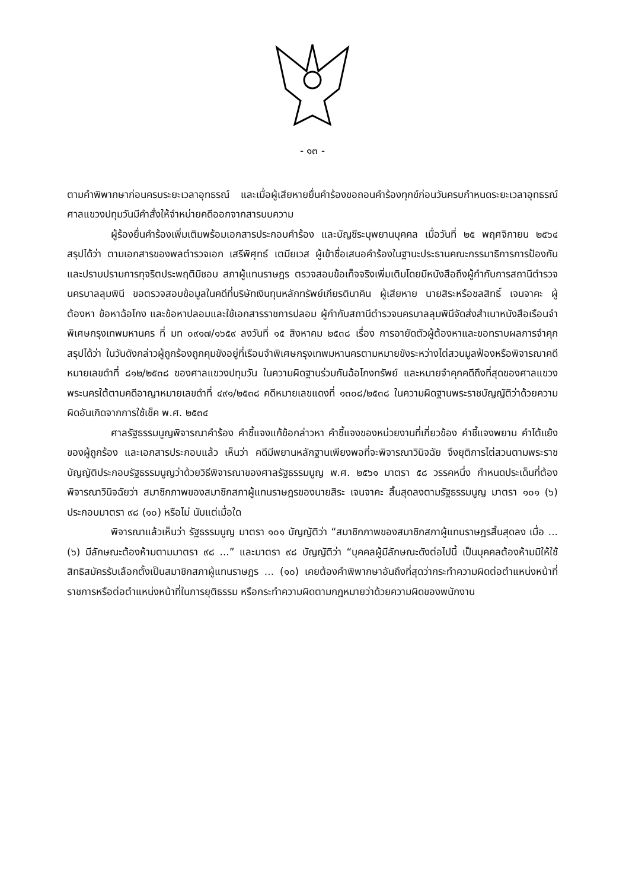- ๑๓ -
ตามคำพิพากษาก่อนครบระยะเวลาอุทธรณ์ และเมื่อผู้เสียหายยื่นคำร้องขอถอนคำร้องทุกข์ก่อนวันครบกำหนดระยะเวลาอุทธรณ์ ศาลแขวงปทุมวันมีคำสั่งให้จำหน่ายคดีออกจากสารบบความ
ผู้ร้องยื่นคำร้องเพิ่มเติมพร้อมเอกสารประกอบคำร้อง และบัญชีระบุพยานบุคคล เมื่อวันที่ ๒๕ พฤศจิกายน ๒๕๖๔ สรุปได้ว่า ตามเอกสารของพลตำรวจเอก เสรีพิศุทธ์ เตมียเวส ผู้เข้าชื่อเสนอคำร้องในฐานะประธานคณะกรรมาธิการการป้องกันและปราบปรามการทุจริตประพฤติมิชอบ สภาผู้แทนราษฎร ตรวจสอบข้อเท็จจริงเพิ่มเติมโดยมีหนังสือถึงผู้กำกับการสถานีตำรวจนครบาลลุมพินี ขอตรวจสอบข้อมูลในคดีที่บริษัทเงินทุนหลักทรัพย์เกียรตินาคิน ผู้เสียหาย นายสิระหรือชลสิทธิ์ เจนจาคะ ผู้ต้องหา ข้อหาฉ้อโกง และข้อหาปลอมและใช้เอกสารราชการปลอม ผู้กำกับสถานีตำรวจนครบาลลุมพินีจัดส่งสำเนาหนังสือเรือนจำพิเศษกรุงเทพมหานคร ที่ มท ๐๙๑๗/๑๖๕๙ ลงวันที่ ๑๕ สิงหาคม ๒๕๓๘ เรื่อง การอายัดตัวผู้ต้องหาและขอทราบผลการจำคุก สรุปได้ว่า ในวันดังกล่าวผู้ถูกร้องถูกคุมขังอยู่ที่เรือนจำพิเศษกรุงเทพมหานครตามหมายขังระหว่างไต่สวนมูลฟ้องหรือพิจารณาคดีหมายเลขดำที่ ๘๑๒/๒๕๓๘ ของศาลแขวงปทุมวัน ในความผิดฐานร่วมกันฉ้อโกงทรัพย์ และหมายจำคุกคดีถึงที่สุดของศาลแขวงพระนครใต้ตามคดีอาญาหมายเลขดำที่ ๔๙๑/๒๕๓๘ คดีหมายเลขแดงที่ ๑๓๐๘/๒๕๓๘ ในความผิดฐานพระราชบัญญัติว่าด้วยความผิดอันเกิดจากการใช้เช็ค พ.ศ. ๒๕๓๔
ศาลรัฐธรรมนูญพิจารณาคำร้อง คำชี้แจงแก้ข้อกล่าวหา คำชี้แจงของหน่วยงานที่เกี่ยวข้อง คำชี้แจงพยาน คำโต้แย้งของผู้ถูกร้อง และเอกสารประกอบแล้ว เห็นว่า คดีมีพยานหลักฐานเพียงพอที่จะพิจารณาวินิจฉัย จึงยุติการไต่สวนตามพระราชบัญญัติประกอบรัฐธรรมนูญว่าด้วยวิธีพิจารณาของศาลรัฐธรรมนูญ พ.ศ. ๒๕๖๑ มาตรา ๕๘ วรรคหนึ่ง กำหนดประเด็นที่ต้องพิจารณาวินิจฉัยว่า สมาชิกภาพของสมาชิกสภาผู้แทนราษฎรของนายสิระ เจนจาคะ สิ้นสุดลงตามรัฐธรรมนูญ มาตรา ๑๐๑ (๖) ประกอบมาตรา ๙๘ (๑๐) หรือไม่ นับแต่เมื่อใด
พิจารณาแล้วเห็นว่า รัฐธรรมนูญ มาตรา ๑๐๑ บัญญัติว่า “สมาชิกภาพของสมาชิกสภาผู้แทนราษฎรสิ้นสุดลง เมื่อ ... (๖) มีลักษณะต้องห้ามตามมาตรา ๙๘ ...” และมาตรา ๙๘ บัญญัติว่า “บุคคลผู้มีลักษณะดังต่อไปนี้ เป็นบุคคลต้องห้ามมิให้ใช้สิทธิสมัครรับเลือกตั้งเป็นสมาชิกสภาผู้แทนราษฎร ... (๑๐) เคยต้องคำพิพากษาอันถึงที่สุดว่ากระทำความผิดต่อตำแหน่งหน้าที่ราชการหรือต่อตำแหน่งหน้าที่ในการยุติธรรม หรือกระทำความผิดตามกฎหมายว่าด้วยความผิดของพนักงาน